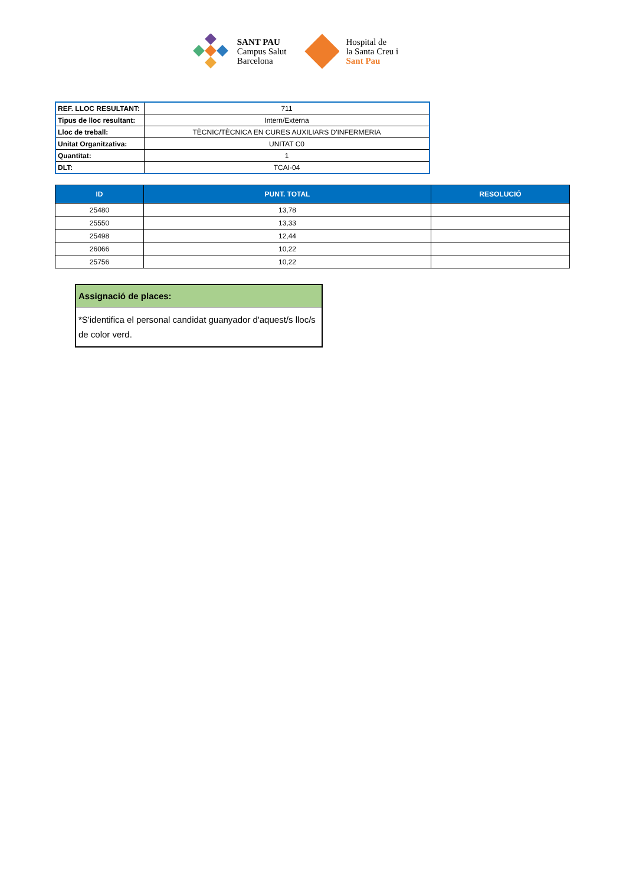SANT PAU
Campus Salut
Barcelona
Hospital de
la Santa Creu i
Sant Pau
| REF. LLOC RESULTANT: | 711 |
| Tipus de lloc resultant: | Intern/Externa |
| Lloc de treball: | TÈCNIC/TÈCNICA EN CURES AUXILIARS D'INFERMERIA |
| Unitat Organitzativa: | UNITAT C0 |
| Quantitat: | 1 |
| DLT: | TCAI-04 |
| ID | PUNT. TOTAL | RESOLUCIÓ |
| --- | --- | --- |
| 25480 | 13,78 | |
| 25550 | 13,33 | |
| 25498 | 12,44 | |
| 26066 | 10,22 | |
| 25756 | 10,22 | |
Assignació de places:
*S'identifica el personal candidat guanyador d'aquest/s lloc/s de color verd.